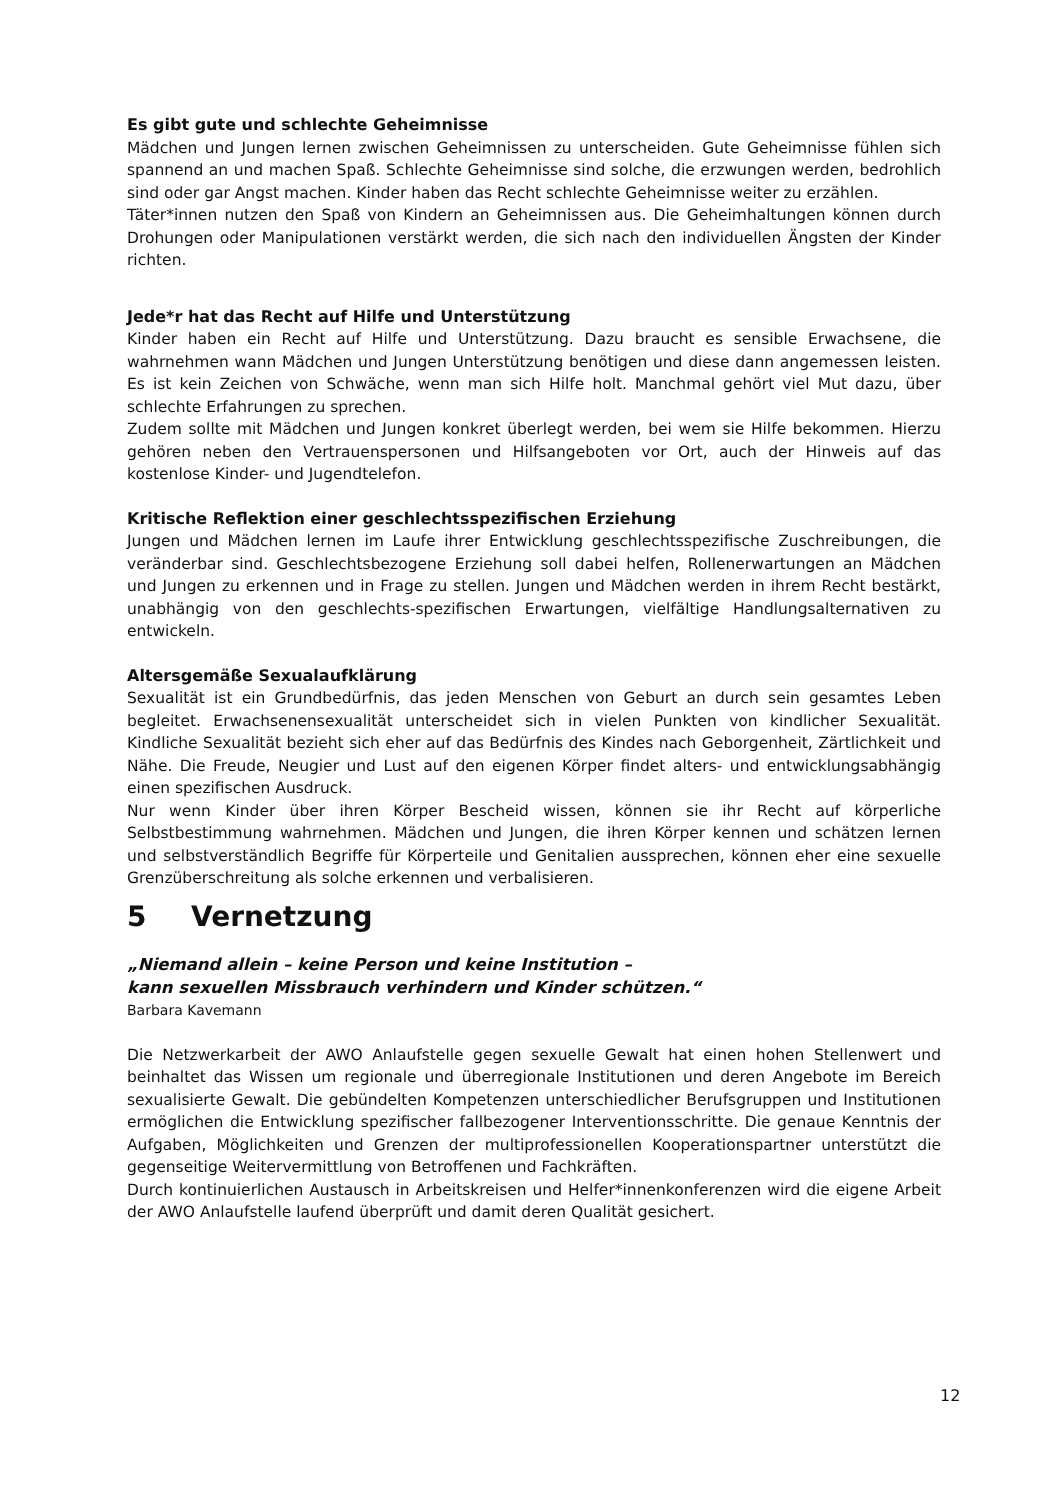Es gibt gute und schlechte Geheimnisse
Mädchen und Jungen lernen zwischen Geheimnissen zu unterscheiden. Gute Geheimnisse fühlen sich spannend an und machen Spaß. Schlechte Geheimnisse sind solche, die erzwungen werden, bedrohlich sind oder gar Angst machen. Kinder haben das Recht schlechte Geheimnisse weiter zu erzählen.
Täter*innen nutzen den Spaß von Kindern an Geheimnissen aus. Die Geheimhaltungen können durch Drohungen oder Manipulationen verstärkt werden, die sich nach den individuellen Ängsten der Kinder richten.
Jede*r hat das Recht auf Hilfe und Unterstützung
Kinder haben ein Recht auf Hilfe und Unterstützung. Dazu braucht es sensible Erwachsene, die wahrnehmen wann Mädchen und Jungen Unterstützung benötigen und diese dann angemessen leisten. Es ist kein Zeichen von Schwäche, wenn man sich Hilfe holt. Manchmal gehört viel Mut dazu, über schlechte Erfahrungen zu sprechen.
Zudem sollte mit Mädchen und Jungen konkret überlegt werden, bei wem sie Hilfe bekommen. Hierzu gehören neben den Vertrauenspersonen und Hilfsangeboten vor Ort, auch der Hinweis auf das kostenlose Kinder- und Jugendtelefon.
Kritische Reflektion einer geschlechtsspezifischen Erziehung
Jungen und Mädchen lernen im Laufe ihrer Entwicklung geschlechtsspezifische Zuschreibungen, die veränderbar sind. Geschlechtsbezogene Erziehung soll dabei helfen, Rollenerwartungen an Mädchen und Jungen zu erkennen und in Frage zu stellen. Jungen und Mädchen werden in ihrem Recht bestärkt, unabhängig von den geschlechts-spezifischen Erwartungen, vielfältige Handlungsalternativen zu entwickeln.
Altersgemäße Sexualaufklärung
Sexualität ist ein Grundbedürfnis, das jeden Menschen von Geburt an durch sein gesamtes Leben begleitet. Erwachsenensexualität unterscheidet sich in vielen Punkten von kindlicher Sexualität. Kindliche Sexualität bezieht sich eher auf das Bedürfnis des Kindes nach Geborgenheit, Zärtlichkeit und Nähe. Die Freude, Neugier und Lust auf den eigenen Körper findet alters- und entwicklungsabhängig einen spezifischen Ausdruck.
Nur wenn Kinder über ihren Körper Bescheid wissen, können sie ihr Recht auf körperliche Selbstbestimmung wahrnehmen. Mädchen und Jungen, die ihren Körper kennen und schätzen lernen und selbstverständlich Begriffe für Körperteile und Genitalien aussprechen, können eher eine sexuelle Grenzüberschreitung als solche erkennen und verbalisieren.
5 Vernetzung
„Niemand allein – keine Person und keine Institution –
kann sexuellen Missbrauch verhindern und Kinder schützen.“
Barbara Kavemann
Die Netzwerkarbeit der AWO Anlaufstelle gegen sexuelle Gewalt hat einen hohen Stellenwert und beinhaltet das Wissen um regionale und überregionale Institutionen und deren Angebote im Bereich sexualisierte Gewalt. Die gebündelten Kompetenzen unterschiedlicher Berufsgruppen und Institutionen ermöglichen die Entwicklung spezifischer fallbezogener Interventionsschritte. Die genaue Kenntnis der Aufgaben, Möglichkeiten und Grenzen der multiprofessionellen Kooperationspartner unterstützt die gegenseitige Weitervermittlung von Betroffenen und Fachkräften.
Durch kontinuierlichen Austausch in Arbeitskreisen und Helfer*innenkonferenzen wird die eigene Arbeit der AWO Anlaufstelle laufend überprüft und damit deren Qualität gesichert.
12